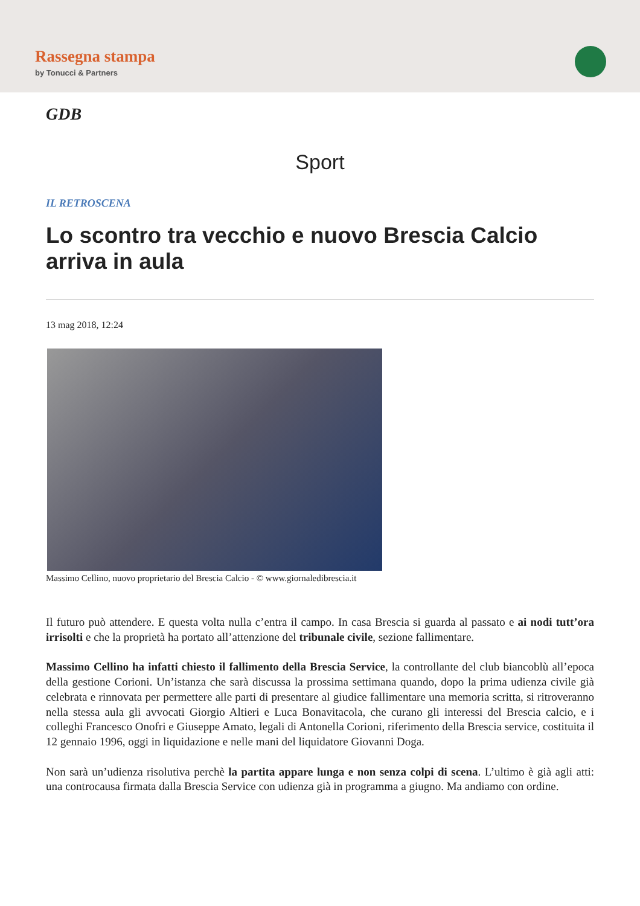Rassegna stampa
by Tonucci & Partners
GDB
Sport
IL RETROSCENA
Lo scontro tra vecchio e nuovo Brescia Calcio arriva in aula
13 mag 2018, 12:24
Massimo Cellino, nuovo proprietario del Brescia Calcio - © www.giornaledibrescia.it
Il futuro può attendere. E questa volta nulla c’entra il campo. In casa Brescia si guarda al passato e ai nodi tutt’ora irrisolti e che la proprietà ha portato all’attenzione del tribunale civile, sezione fallimentare.
Massimo Cellino ha infatti chiesto il fallimento della Brescia Service, la controllante del club biancoblù all’epoca della gestione Corioni. Un’istanza che sarà discussa la prossima settimana quando, dopo la prima udienza civile già celebrata e rinnovata per permettere alle parti di presentare al giudice fallimentare una memoria scritta, si ritroveranno nella stessa aula gli avvocati Giorgio Altieri e Luca Bonavitacola, che curano gli interessi del Brescia calcio, e i colleghi Francesco Onofri e Giuseppe Amato, legali di Antonella Corioni, riferimento della Brescia service, costituita il 12 gennaio 1996, oggi in liquidazione e nelle mani del liquidatore Giovanni Doga.
Non sarà un’udienza risolutiva perchè la partita appare lunga e non senza colpi di scena. L’ultimo è già agli atti: una controcausa firmata dalla Brescia Service con udienza già in programma a giugno. Ma andiamo con ordine.